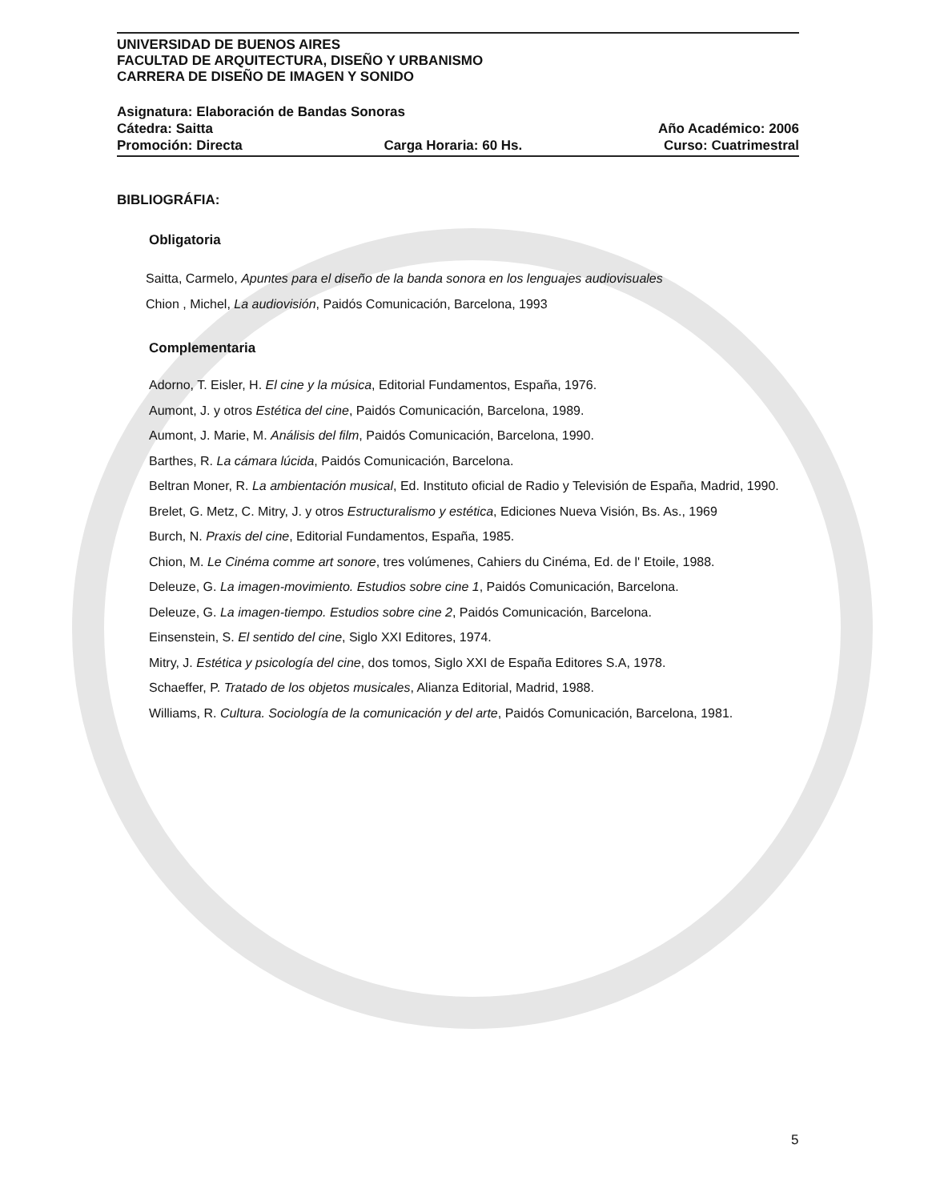UNIVERSIDAD DE BUENOS AIRES
FACULTAD DE ARQUITECTURA, DISEÑO Y URBANISMO
CARRERA DE DISEÑO DE IMAGEN Y SONIDO
Asignatura: Elaboración de Bandas Sonoras
Cátedra: Saitta Año Académico: 2006
Promoción: Directa Carga Horaria: 60 Hs. Curso: Cuatrimestral
BIBLIOGRÁFIA:
Obligatoria
Saitta, Carmelo, Apuntes para el diseño de la banda sonora en los lenguajes audiovisuales
Chion , Michel, La audiovisión, Paidós Comunicación, Barcelona, 1993
Complementaria
Adorno, T. Eisler, H. El cine y la música, Editorial Fundamentos, España, 1976.
Aumont, J. y otros Estética del cine, Paidós Comunicación, Barcelona, 1989.
Aumont, J. Marie, M. Análisis del film, Paidós Comunicación, Barcelona, 1990.
Barthes, R. La cámara lúcida, Paidós Comunicación, Barcelona.
Beltran Moner, R. La ambientación musical, Ed. Instituto oficial de Radio y Televisión de España, Madrid, 1990.
Brelet, G. Metz, C. Mitry, J. y otros Estructuralismo y estética, Ediciones Nueva Visión, Bs. As., 1969
Burch, N. Praxis del cine, Editorial Fundamentos, España, 1985.
Chion, M. Le Cinéma comme art sonore, tres volúmenes, Cahiers du Cinéma, Ed. de l' Etoile, 1988.
Deleuze, G. La imagen-movimiento. Estudios sobre cine 1, Paidós Comunicación, Barcelona.
Deleuze, G. La imagen-tiempo. Estudios sobre cine 2, Paidós Comunicación, Barcelona.
Einsenstein, S. El sentido del cine, Siglo XXI Editores, 1974.
Mitry, J. Estética y psicología del cine, dos tomos, Siglo XXI de España Editores S.A, 1978.
Schaeffer, P. Tratado de los objetos musicales, Alianza Editorial, Madrid, 1988.
Williams, R. Cultura. Sociología de la comunicación y del arte, Paidós Comunicación, Barcelona, 1981.
5